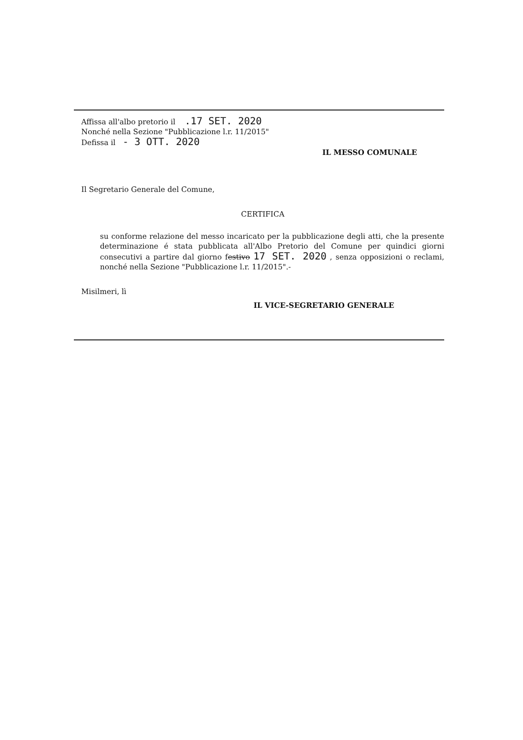Affissa all'albo pretorio il .17 SET. 2020
Nonché nella Sezione "Pubblicazione l.r. 11/2015"
Defissa il - 3 OTT. 2020
IL MESSO COMUNALE
Il Segretario Generale del Comune,
CERTIFICA
su conforme relazione del messo incaricato per la pubblicazione degli atti, che la presente determinazione é stata pubblicata all'Albo Pretorio del Comune per quindici giorni consecutivi a partire dal giorno festivo 17 SET. 2020 , senza opposizioni o reclami, nonché nella Sezione "Pubblicazione l.r. 11/2015".-
Misilmeri, lì
IL VICE-SEGRETARIO GENERALE